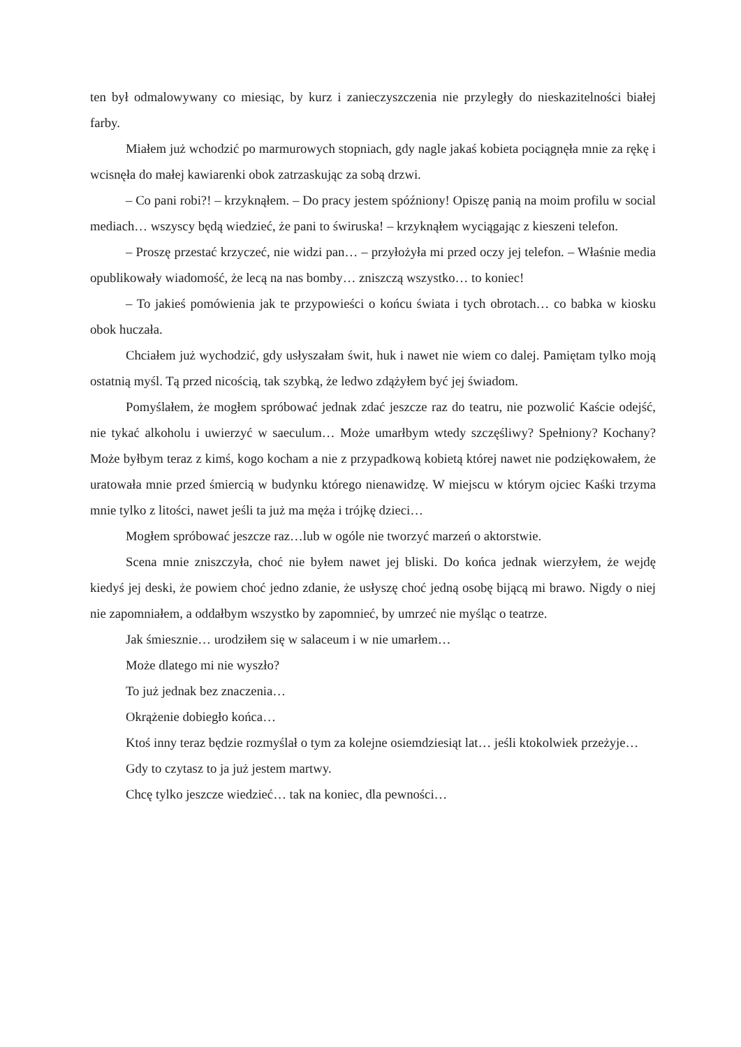ten był odmalowywany co miesiąc, by kurz i zanieczyszczenia nie przyległy do nieskazitelności białej farby.
Miałem już wchodzić po marmurowych stopniach, gdy nagle jakaś kobieta pociągnęła mnie za rękę i wcisnęła do małej kawiarenki obok zatrzaskując za sobą drzwi.
– Co pani robi?! – krzyknąłem. – Do pracy jestem spóźniony! Opiszę panią na moim profilu w social mediach… wszyscy będą wiedzieć, że pani to świruska! – krzyknąłem wyciągając z kieszeni telefon.
– Proszę przestać krzyczeć, nie widzi pan… – przyłożyła mi przed oczy jej telefon. – Właśnie media opublikowały wiadomość, że lecą na nas bomby… zniszczą wszystko… to koniec!
– To jakieś pomówienia jak te przypowieści o końcu świata i tych obrotach… co babka w kiosku obok huczała.
Chciałem już wychodzić, gdy usłyszałam świt, huk i nawet nie wiem co dalej. Pamiętam tylko moją ostatnią myśl. Tą przed nicością, tak szybką, że ledwo zdążyłem być jej świadom.
Pomyślałem, że mogłem spróbować jednak zdać jeszcze raz do teatru, nie pozwolić Kaście odejść, nie tykać alkoholu i uwierzyć w saeculum… Może umarłbym wtedy szczęśliwy? Spełniony? Kochany? Może byłbym teraz z kimś, kogo kocham a nie z przypadkową kobietą której nawet nie podziękowałem, że uratowała mnie przed śmiercią w budynku którego nienawidzę. W miejscu w którym ojciec Kaśki trzyma mnie tylko z litości, nawet jeśli ta już ma męża i trójkę dzieci…
Mogłem spróbować jeszcze raz…lub w ogóle nie tworzyć marzeń o aktorstwie.
Scena mnie zniszczyła, choć nie byłem nawet jej bliski. Do końca jednak wierzyłem, że wejdę kiedyś jej deski, że powiem choć jedno zdanie, że usłyszę choć jedną osobę bijącą mi brawo. Nigdy o niej nie zapomniałem, a oddałbym wszystko by zapomnieć, by umrzeć nie myśląc o teatrze.
Jak śmiesznie… urodziłem się w salaceum i w nie umarłem…
Może dlatego mi nie wyszło?
To już jednak bez znaczenia…
Okrążenie dobiegło końca…
Ktoś inny teraz będzie rozmyślał o tym za kolejne osiemdziesiąt lat… jeśli ktokolwiek przeżyje…
Gdy to czytasz to ja już jestem martwy.
Chcę tylko jeszcze wiedzieć… tak na koniec, dla pewności…